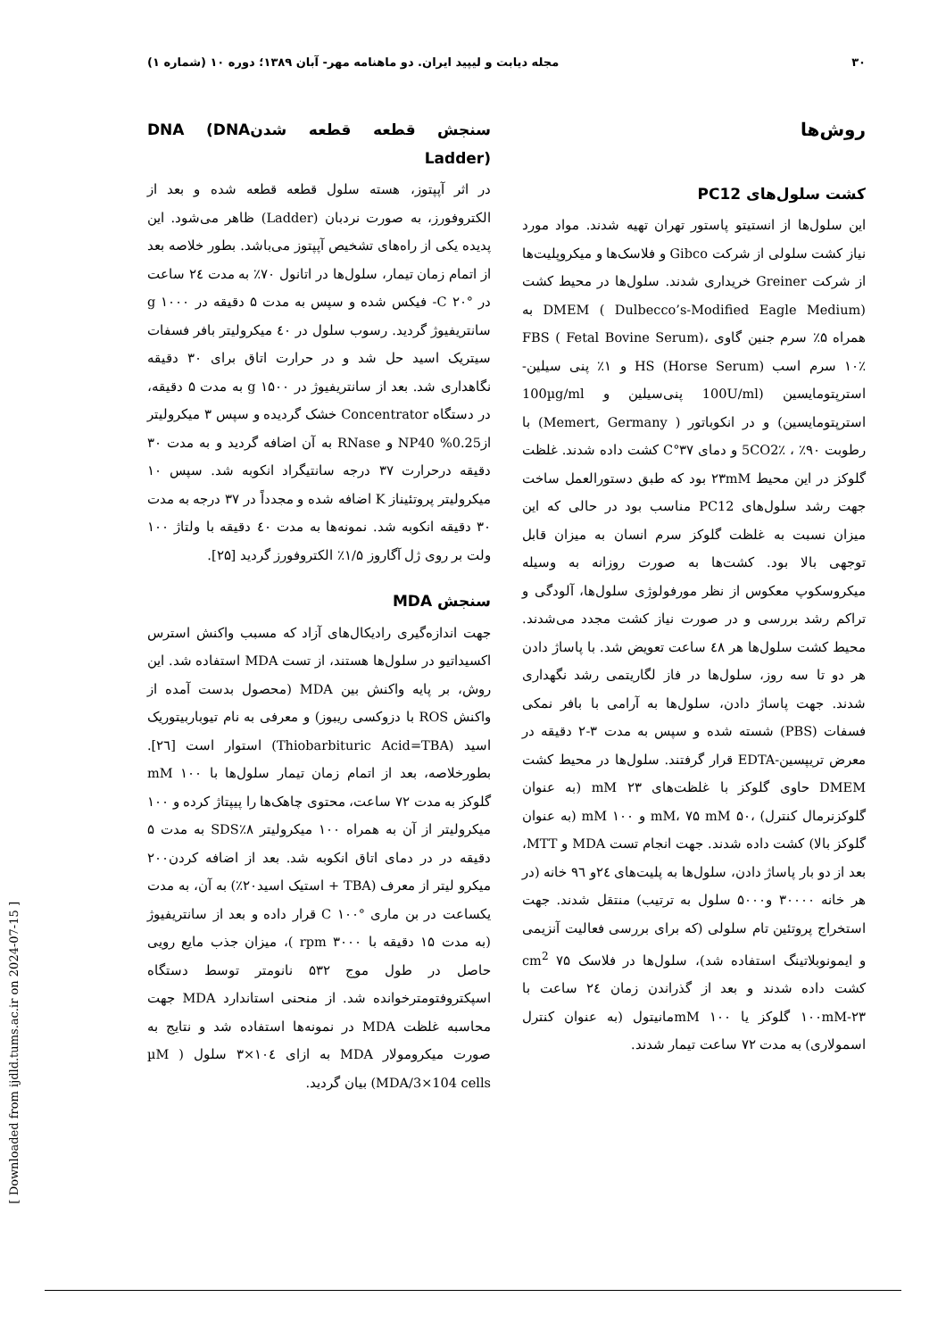۳۰ مجله دیابت و لیپید ایران. دو ماهنامه مهر- آبان ۱۳۸۹؛ دوره ۱۰ (شماره ۱)
روش‌ها
کشت سلول‌های PC12
این سلول‌ها از انستیتو پاستور تهران تهیه شدند. مواد مورد نیاز کشت سلولی از شرکت Gibco و فلاسک‌ها و میکروپلیت‌ها از شرکت Greiner خریداری شدند. سلول‌ها در محیط کشت DMEM ( Dulbecco’s-Modified Eagle Medium) به همراه ۵٪ سرم جنین گاوی FBS ( Fetal Bovine Serum)، ۱۰٪ سرم اسب HS (Horse Serum) و ۱٪ پنی سیلین- استرپتومایسین (100U/ml پنی‌سیلین و 100µg/ml استرپتومایسین) و در انکوباتور ( Memert, Germany) با رطوبت ۹۰٪ ، 5CO2٪ و دمای ۳۷°C کشت داده شدند. غلظت گلوکز در این محیط ۲۳mM بود که طبق دستورالعمل ساخت جهت رشد سلول‌های PC12 مناسب بود در حالی که این میزان نسبت به غلظت گلوکز سرم انسان به میزان قابل توجهی بالا بود. کشت‌ها به صورت روزانه به وسیله میکروسکوپ معکوس از نظر مورفولوژی سلول‌ها، آلودگی و تراکم رشد بررسی و در صورت نیاز کشت مجدد می‌شدند. محیط کشت سلول‌ها هر ٤٨ ساعت تعویض شد. با پاساژ دادن هر دو تا سه روز، سلول‌ها در فاز لگاریتمی رشد نگهداری شدند. جهت پاساژ دادن، سلول‌ها به آرامی با بافر نمکی فسفات (PBS) شسته شده و سپس به مدت ۳-۲ دقیقه در معرض تریپسین-EDTA قرار گرفتند. سلول‌ها در محیط کشت DMEM حاوی گلوکز با غلظت‌های ۲۳ mM (به عنوان گلوکزنرمال کنترل) ،۵۰ mM، ۷۵ mM و ۱۰۰ mM (به عنوان گلوکز بالا) کشت داده شدند. جهت انجام تست MDA و MTT، بعد از دو بار پاساژ دادن، سلول‌ها به پلیت‌های ٢٤و ٩٦ خانه (در هر خانه ۳۰۰۰۰ و۵۰۰۰ سلول به ترتیب) منتقل شدند. جهت استخراج پروتئین تام سلولی (که برای بررسی فعالیت آنزیمی و ایمونوبلاتینگ استفاده شد)، سلول‌ها در فلاسک cm<sup>2</sup> ۷۵ کشت داده شدند و بعد از گذراندن زمان ٢٤ ساعت با ۱۰۰mM-۲۳ گلوکز یا mM ۱۰۰مانیتول (به عنوان کنترل اسمولاری) به مدت ۷۲ ساعت تیمار شدند.
سنجش قطعه قطعه شدنDNA (DNA Ladder)
در اثر آپپتوز، هسته سلول قطعه قطعه شده و بعد از الکتروفورز، به صورت نردبان (Ladder) ظاهر می‌شود. این پدیده یکی از راه‌های تشخیص آپپتوز می‌باشد. بطور خلاصه بعد از اتمام زمان تیمار، سلول‌ها در اتانول ۷۰٪ به مدت ٢٤ ساعت در °C ۲۰- فیکس شده و سپس به مدت ۵ دقیقه در g ۱۰۰۰ سانتریفیوژ گردید. رسوب سلول در ٤۰ میکرولیتر بافر فسفات سیتریک اسید حل شد و در حرارت اتاق برای ۳۰ دقیقه نگاهداری شد. بعد از سانتریفیوژ در g ۱۵۰۰ به مدت ۵ دقیقه، در دستگاه Concentrator خشک گردیده و سپس ۳ میکرولیتر از0.25% NP40 و RNase به آن اضافه گردید و به مدت ۳۰ دقیقه درحرارت ۳۷ درجه سانتیگراد انکوبه شد. سپس ۱۰ میکرولیتر پروتئیناز K اضافه شده و مجدداً در ۳۷ درجه به مدت ۳۰ دقیقه انکوبه شد. نمونه‌ها به مدت ٤۰ دقیقه با ولتاژ ۱۰۰ ولت بر روی ژل آگاروز ۱/۵٪ الکتروفورز گردید [۲۵].
سنجش MDA
جهت اندازه‌گیری رادیکال‌های آزاد که مسبب واکنش استرس اکسیداتیو در سلول‌ها هستند، از تست MDA استفاده شد. این روش، بر پایه واکنش بین MDA (محصول بدست آمده از واکنش ROS با دزوکسی ریبوز) و معرفی به نام تیوباربیتوریک اسید (Thiobarbituric Acid=TBA) استوار است [۲٦]. بطورخلاصه، بعد از اتمام زمان تیمار سلول‌ها با ۱۰۰ mM گلوکز به مدت ۷۲ ساعت، محتوی چاهک‌ها را پیپتاژ کرده و ۱۰۰ میکرولیتر از آن به همراه ۱۰۰ میکرولیتر SDS٪۸ به مدت ۵ دقیقه در در دمای اتاق انکوبه شد. بعد از اضافه کردن۲۰۰ میکرو لیتر از معرف (TBA + استیک اسید۲۰٪) به آن، به مدت یکساعت در بن ماری °C ۱۰۰ قرار داده و بعد از سانتریفیوژ (به مدت ۱۵ دقیقه با rpm ۳۰۰۰ )، میزان جذب مایع رویی حاصل در طول موج ۵۳۲ نانومتر توسط دستگاه اسپکتروفتومترخوانده شد. از منحنی استاندارد MDA جهت محاسبه غلظت MDA در نمونه‌ها استفاده شد و نتایج به صورت میکرومولار MDA به ازای ۱۰٤×۳ سلول ( µM MDA/3×104 cells) بیان گردید.
[ Downloaded from ijdld.tums.ac.ir on 2024-07-15 ]